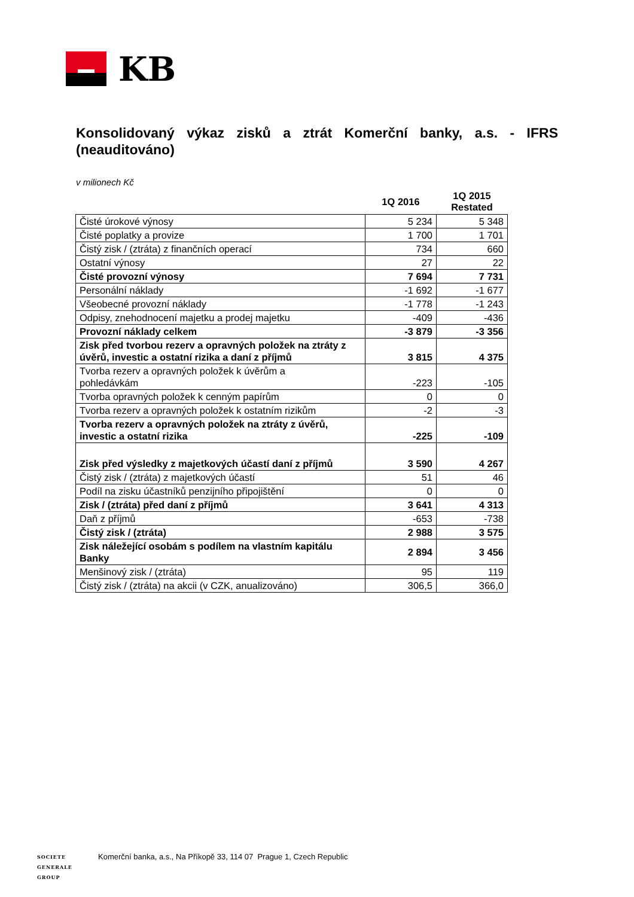KB
Konsolidovaný výkaz zisků a ztrát Komerční banky, a.s. - IFRS (neauditováno)
v milionech Kč
| | 1Q 2016 | 1Q 2015 Restated |
| --- | --- | --- |
| Čisté úrokové výnosy | 5 234 | 5 348 |
| Čisté poplatky a provize | 1 700 | 1 701 |
| Čistý zisk / (ztráta) z finančních operací | 734 | 660 |
| Ostatní výnosy | 27 | 22 |
| Čisté provozní výnosy | 7 694 | 7 731 |
| Personální náklady | -1 692 | -1 677 |
| Všeobecné provozní náklady | -1 778 | -1 243 |
| Odpisy, znehodnocení majetku a prodej majetku | -409 | -436 |
| Provozní náklady celkem | -3 879 | -3 356 |
| Zisk před tvorbou rezerv a opravných položek na ztráty z úvěrů, investic a ostatní rizika a daní z příjmů | 3 815 | 4 375 |
| Tvorba rezerv a opravných položek k úvěrům a pohledávkám | -223 | -105 |
| Tvorba opravných položek k cenným papírům | 0 | 0 |
| Tvorba rezerv a opravných položek k ostatním rizikům | -2 | -3 |
| Tvorba rezerv a opravných položek na ztráty z úvěrů, investic a ostatní rizika | -225 | -109 |
| Zisk před výsledky z majetkových účastí daní z příjmů | 3 590 | 4 267 |
| Čistý zisk / (ztráta) z majetkových účastí | 51 | 46 |
| Podíl na zisku účastníků penzijního připojištění | 0 | 0 |
| Zisk / (ztráta) před daní z příjmů | 3 641 | 4 313 |
| Daň z příjmů | -653 | -738 |
| Čistý zisk / (ztráta) | 2 988 | 3 575 |
| Zisk náležející osobám s podílem na vlastním kapitálu Banky | 2 894 | 3 456 |
| Menšinový zisk / (ztráta) | 95 | 119 |
| Čistý zisk / (ztráta) na akcii (v CZK, anualizováno) | 306,5 | 366,0 |
SOCIETE
GENERALE
GROUP
Komerční banka, a.s., Na Příkopě 33, 114 07 Prague 1, Czech Republic